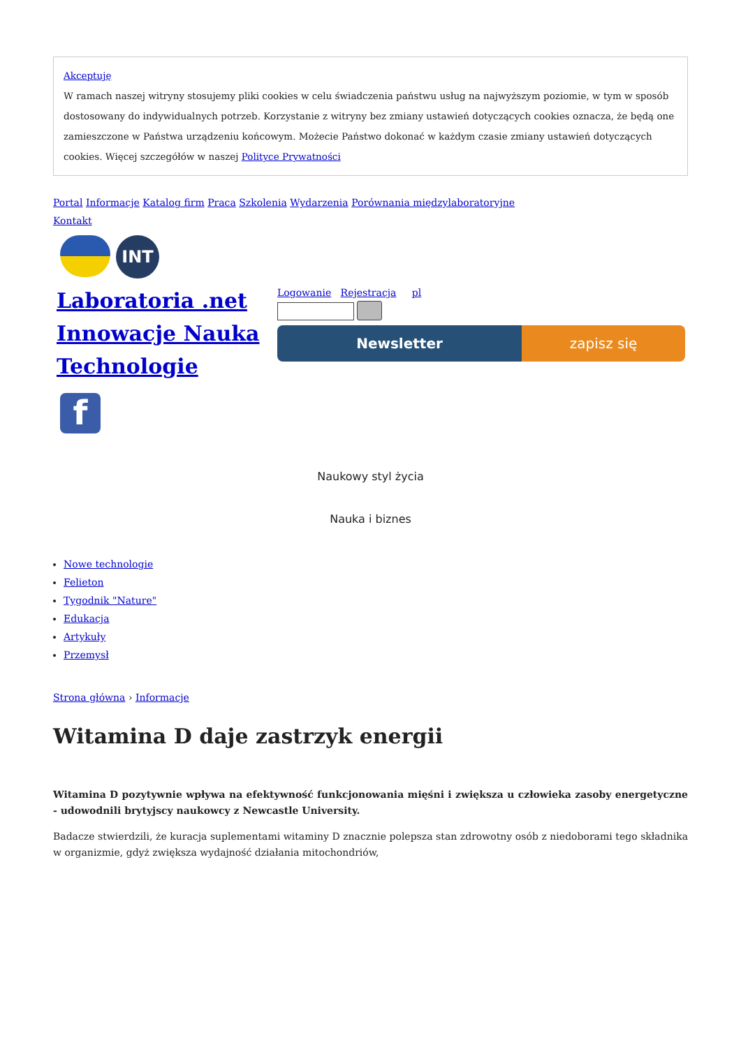Akceptuję
W ramach naszej witryny stosujemy pliki cookies w celu świadczenia państwu usług na najwyższym poziomie, w tym w sposób dostosowany do indywidualnych potrzeb. Korzystanie z witryny bez zmiany ustawień dotyczących cookies oznacza, że będą one zamieszczone w Państwa urządzeniu końcowym. Możecie Państwo dokonać w każdym czasie zmiany ustawień dotyczących cookies. Więcej szczegółów w naszej Polityce Prywatności
Portal Informacje Katalog firm Praca Szkolenia Wydarzenia Porównania międzylaboratoryjne
Kontakt
INT
Laboratoria .net Innowacje Nauka Technologie
f
Logowanie Rejestracja pl
Newsletter zapisz się
Naukowy styl życia
Nauka i biznes
Nowe technologie
Felieton
Tygodnik "Nature"
Edukacja
Artykuły
Przemysł
Strona główna › Informacje
Witamina D daje zastrzyk energii
Witamina D pozytywnie wpływa na efektywność funkcjonowania mięśni i zwiększa u człowieka zasoby energetyczne - udowodnili brytyjscy naukowcy z Newcastle University.
Badacze stwierdzili, że kuracja suplementami witaminy D znacznie polepsza stan zdrowotny osób z niedoborami tego składnika w organizmie, gdyż zwiększa wydajność działania mitochondriów,